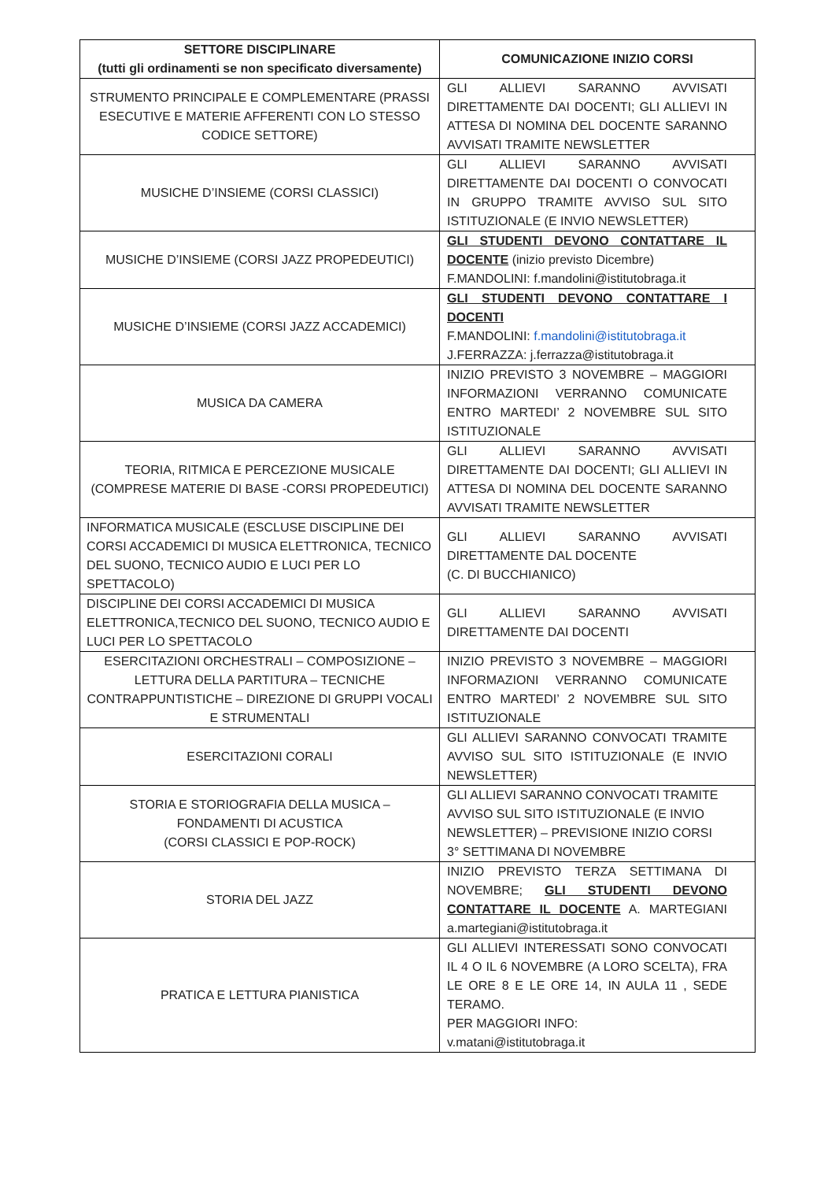| SETTORE DISCIPLINARE (tutti gli ordinamenti se non specificato diversamente) | COMUNICAZIONE INIZIO CORSI |
| --- | --- |
| STRUMENTO PRINCIPALE E COMPLEMENTARE (PRASSI ESECUTIVE E MATERIE AFFERENTI CON LO STESSO CODICE SETTORE) | GLI ALLIEVI SARANNO AVVISATI DIRETTAMENTE DAI DOCENTI; GLI ALLIEVI IN ATTESA DI NOMINA DEL DOCENTE SARANNO AVVISATI TRAMITE NEWSLETTER |
| MUSICHE D’INSIEME (CORSI CLASSICI) | GLI ALLIEVI SARANNO AVVISATI DIRETTAMENTE DAI DOCENTI O CONVOCATI IN GRUPPO TRAMITE AVVISO SUL SITO ISTITUZIONALE (E INVIO NEWSLETTER) |
| MUSICHE D’INSIEME (CORSI JAZZ PROPEDEUTICI) | GLI STUDENTI DEVONO CONTATTARE IL DOCENTE (inizio previsto Dicembre) F.MANDOLINI: f.mandolini@istitutobraga.it |
| MUSICHE D’INSIEME (CORSI JAZZ ACCADEMICI) | GLI STUDENTI DEVONO CONTATTARE I DOCENTI F.MANDOLINI: f.mandolini@istitutobraga.it J.FERRAZZA: j.ferrazza@istitutobraga.it |
| MUSICA DA CAMERA | INIZIO PREVISTO 3 NOVEMBRE – MAGGIORI INFORMAZIONI VERRANNO COMUNICATE ENTRO MARTEDI’ 2 NOVEMBRE SUL SITO ISTITUZIONALE |
| TEORIA, RITMICA E PERCEZIONE MUSICALE (COMPRESE MATERIE DI BASE -CORSI PROPEDEUTICI) | GLI ALLIEVI SARANNO AVVISATI DIRETTAMENTE DAI DOCENTI; GLI ALLIEVI IN ATTESA DI NOMINA DEL DOCENTE SARANNO AVVISATI TRAMITE NEWSLETTER |
| INFORMATICA MUSICALE (ESCLUSE DISCIPLINE DEI CORSI ACCADEMICI DI MUSICA ELETTRONICA, TECNICO DEL SUONO, TECNICO AUDIO E LUCI PER LO SPETTACOLO) | GLI ALLIEVI SARANNO AVVISATI DIRETTAMENTE DAL DOCENTE (C. DI BUCCHIANICO) |
| DISCIPLINE DEI CORSI ACCADEMICI DI MUSICA ELETTRONICA,TECNICO DEL SUONO, TECNICO AUDIO E LUCI PER LO SPETTACOLO | GLI ALLIEVI SARANNO AVVISATI DIRETTAMENTE DAI DOCENTI |
| ESERCITAZIONI ORCHESTRALI – COMPOSIZIONE – LETTURA DELLA PARTITURA – TECNICHE CONTRAPPUNTISTICHE – DIREZIONE DI GRUPPI VOCALI E STRUMENTALI | INIZIO PREVISTO 3 NOVEMBRE – MAGGIORI INFORMAZIONI VERRANNO COMUNICATE ENTRO MARTEDI’ 2 NOVEMBRE SUL SITO ISTITUZIONALE |
| ESERCITAZIONI CORALI | GLI ALLIEVI SARANNO CONVOCATI TRAMITE AVVISO SUL SITO ISTITUZIONALE (E INVIO NEWSLETTER) |
| STORIA E STORIOGRAFIA DELLA MUSICA – FONDAMENTI DI ACUSTICA (CORSI CLASSICI E POP-ROCK) | GLI ALLIEVI SARANNO CONVOCATI TRAMITE AVVISO SUL SITO ISTITUZIONALE (E INVIO NEWSLETTER) – PREVISIONE INIZIO CORSI 3° SETTIMANA DI NOVEMBRE |
| STORIA DEL JAZZ | INIZIO PREVISTO TERZA SETTIMANA DI NOVEMBRE; GLI STUDENTI DEVONO CONTATTARE IL DOCENTE A. MARTEGIANI a.martegiani@istitutobraga.it |
| PRATICA E LETTURA PIANISTICA | GLI ALLIEVI INTERESSATI SONO CONVOCATI IL 4 O IL 6 NOVEMBRE (A LORO SCELTA), FRA LE ORE 8 E LE ORE 14, IN AULA 11 , SEDE TERAMO. PER MAGGIORI INFO: v.matani@istitutobraga.it |